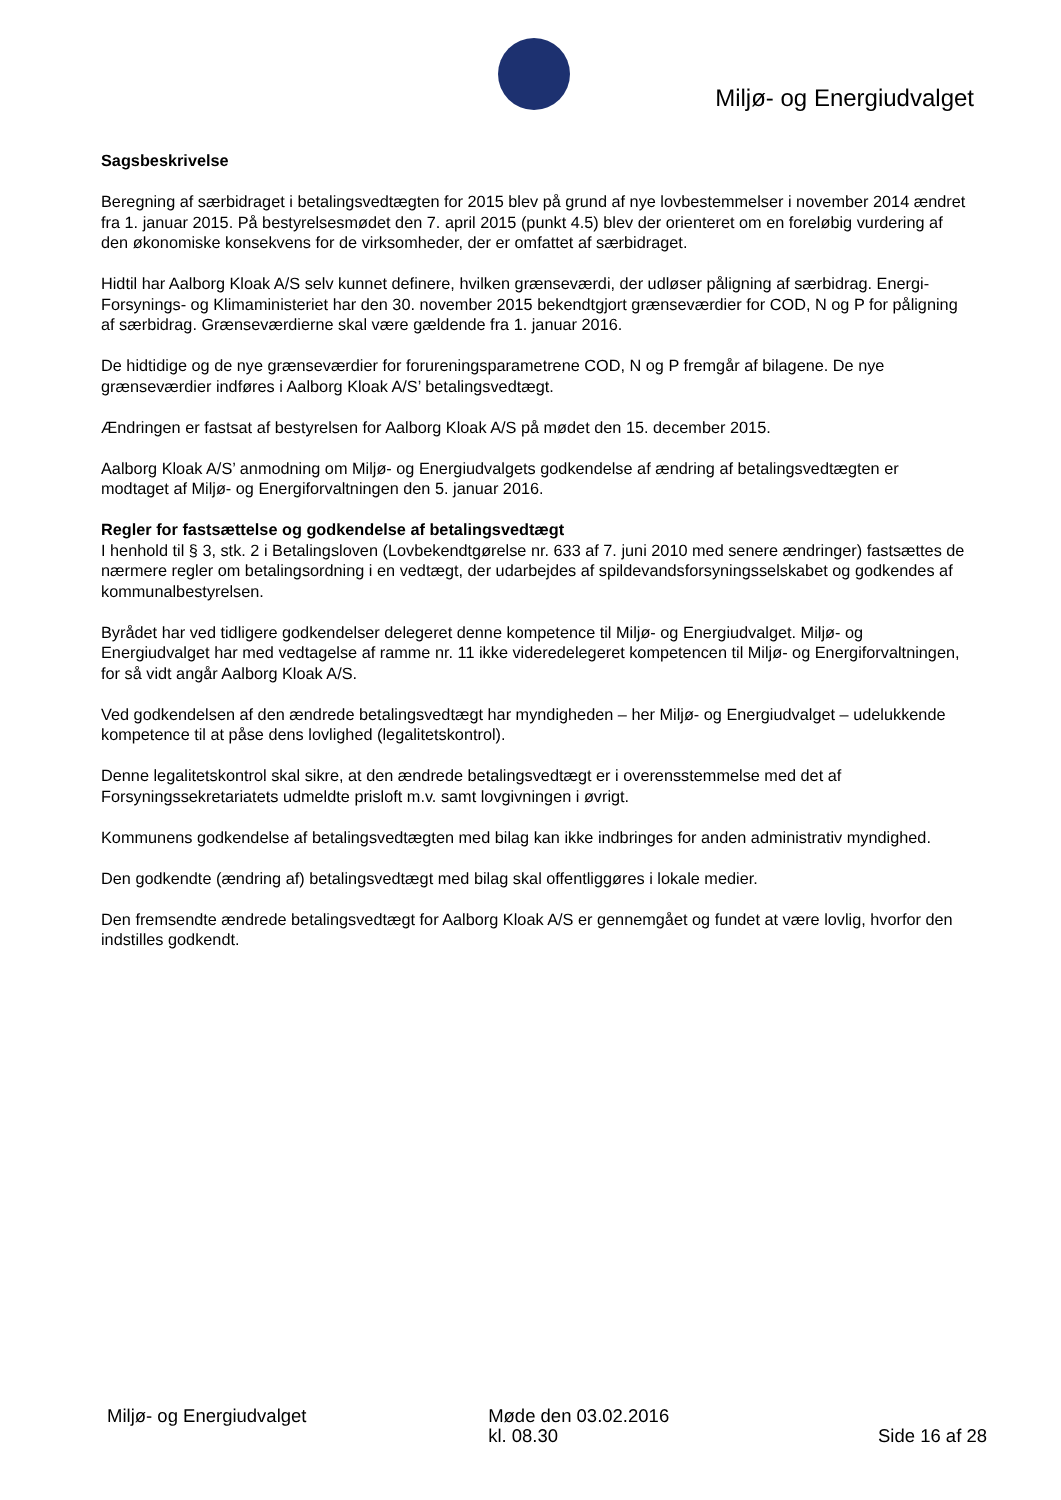Miljø- og Energiudvalget
Sagsbeskrivelse
Beregning af særbidraget i betalingsvedtægten for 2015 blev på grund af nye lovbestemmelser i november 2014 ændret fra 1. januar 2015. På bestyrelsesmødet den 7. april 2015 (punkt 4.5) blev der orienteret om en foreløbig vurdering af den økonomiske konsekvens for de virksomheder, der er omfattet af særbidraget.
Hidtil har Aalborg Kloak A/S selv kunnet definere, hvilken grænseværdi, der udløser påligning af særbidrag. Energi- Forsynings- og Klimaministeriet har den 30. november 2015 bekendtgjort grænseværdier for COD, N og P for påligning af særbidrag. Grænseværdierne skal være gældende fra 1. januar 2016.
De hidtidige og de nye grænseværdier for forureningsparametrene COD, N og P fremgår af bilagene. De nye grænseværdier indføres i Aalborg Kloak A/S’ betalingsvedtægt.
Ændringen er fastsat af bestyrelsen for Aalborg Kloak A/S på mødet den 15. december 2015.
Aalborg Kloak A/S’ anmodning om Miljø- og Energiudvalgets godkendelse af ændring af betalingsvedtægten er modtaget af Miljø- og Energiforvaltningen den 5. januar 2016.
Regler for fastsættelse og godkendelse af betalingsvedtægt
I henhold til § 3, stk. 2 i Betalingsloven (Lovbekendtgørelse nr. 633 af 7. juni 2010 med senere ændringer) fastsættes de nærmere regler om betalingsordning i en vedtægt, der udarbejdes af spildevandsforsyningsselskabet og godkendes af kommunalbestyrelsen.
Byrådet har ved tidligere godkendelser delegeret denne kompetence til Miljø- og Energiudvalget. Miljø- og Energiudvalget har med vedtagelse af ramme nr. 11 ikke videredelegeret kompetencen til Miljø- og Energiforvaltningen, for så vidt angår Aalborg Kloak A/S.
Ved godkendelsen af den ændrede betalingsvedtægt har myndigheden – her Miljø- og Energiudvalget – udelukkende kompetence til at påse dens lovlighed (legalitetskontrol).
Denne legalitetskontrol skal sikre, at den ændrede betalingsvedtægt er i overensstemmelse med det af Forsyningssekretariatets udmeldte prisloft m.v. samt lovgivningen i øvrigt.
Kommunens godkendelse af betalingsvedtægten med bilag kan ikke indbringes for anden administrativ myndighed.
Den godkendte (ændring af) betalingsvedtægt med bilag skal offentliggøres i lokale medier.
Den fremsendte ændrede betalingsvedtægt for Aalborg Kloak A/S er gennemgået og fundet at være lovlig, hvorfor den indstilles godkendt.
Miljø- og Energiudvalget Møde den 03.02.2016
kl. 08.30
Side 16 af 28